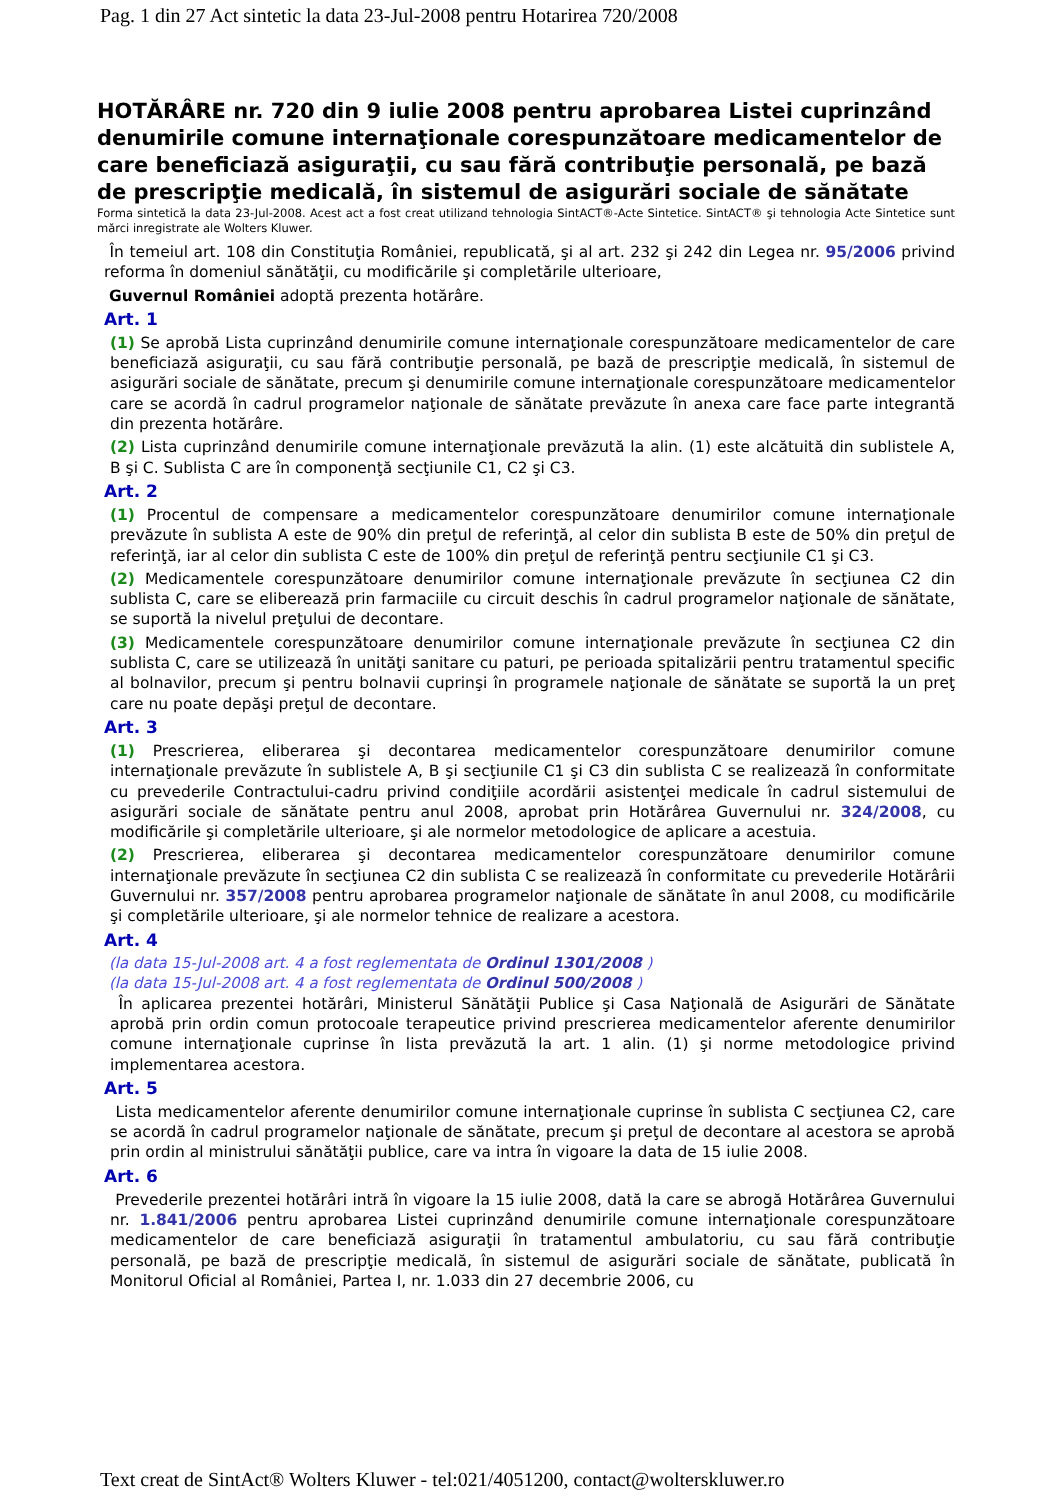Pag. 1 din 27 Act sintetic la data 23-Jul-2008 pentru Hotarirea 720/2008
HOTĂRÂRE nr. 720 din 9 iulie 2008 pentru aprobarea Listei cuprinzând denumirile comune internaţionale corespunzătoare medicamentelor de care beneficiază asiguraţii, cu sau fără contribuţie personală, pe bază de prescripţie medicală, în sistemul de asigurări sociale de sănătate
Forma sintetică la data 23-Jul-2008. Acest act a fost creat utilizand tehnologia SintACT®-Acte Sintetice. SintACT® şi tehnologia Acte Sintetice sunt mărci inregistrate ale Wolters Kluwer.
În temeiul art. 108 din Constituţia României, republicată, şi al art. 232 şi 242 din Legea nr. 95/2006 privind reforma în domeniul sănătăţii, cu modificările şi completările ulterioare,
Guvernul României adoptă prezenta hotărâre.
Art. 1
(1) Se aprobă Lista cuprinzând denumirile comune internaţionale corespunzătoare medicamentelor de care beneficiază asiguraţii, cu sau fără contribuţie personală, pe bază de prescripţie medicală, în sistemul de asigurări sociale de sănătate, precum şi denumirile comune internaţionale corespunzătoare medicamentelor care se acordă în cadrul programelor naţionale de sănătate prevăzute în anexa care face parte integrantă din prezenta hotărâre.
(2) Lista cuprinzând denumirile comune internaţionale prevăzută la alin. (1) este alcătuită din sublistele A, B şi C. Sublista C are în componenţă secţiunile C1, C2 şi C3.
Art. 2
(1) Procentul de compensare a medicamentelor corespunzătoare denumirilor comune internaţionale prevăzute în sublista A este de 90% din preţul de referinţă, al celor din sublista B este de 50% din preţul de referinţă, iar al celor din sublista C este de 100% din preţul de referinţă pentru secţiunile C1 şi C3.
(2) Medicamentele corespunzătoare denumirilor comune internaţionale prevăzute în secţiunea C2 din sublista C, care se eliberează prin farmaciile cu circuit deschis în cadrul programelor naţionale de sănătate, se suportă la nivelul preţului de decontare.
(3) Medicamentele corespunzătoare denumirilor comune internaţionale prevăzute în secţiunea C2 din sublista C, care se utilizează în unităţi sanitare cu paturi, pe perioada spitalizării pentru tratamentul specific al bolnavilor, precum şi pentru bolnavii cuprinşi în programele naţionale de sănătate se suportă la un preţ care nu poate depăşi preţul de decontare.
Art. 3
(1) Prescrierea, eliberarea şi decontarea medicamentelor corespunzătoare denumirilor comune internaţionale prevăzute în sublistele A, B şi secţiunile C1 şi C3 din sublista C se realizează în conformitate cu prevederile Contractului-cadru privind condiţiile acordării asistenţei medicale în cadrul sistemului de asigurări sociale de sănătate pentru anul 2008, aprobat prin Hotărârea Guvernului nr. 324/2008, cu modificările şi completările ulterioare, şi ale normelor metodologice de aplicare a acestuia.
(2) Prescrierea, eliberarea şi decontarea medicamentelor corespunzătoare denumirilor comune internaţionale prevăzute în secţiunea C2 din sublista C se realizează în conformitate cu prevederile Hotărârii Guvernului nr. 357/2008 pentru aprobarea programelor naţionale de sănătate în anul 2008, cu modificările şi completările ulterioare, şi ale normelor tehnice de realizare a acestora.
Art. 4
(la data 15-Jul-2008 art. 4 a fost reglementata de Ordinul 1301/2008 )
(la data 15-Jul-2008 art. 4 a fost reglementata de Ordinul 500/2008 )
În aplicarea prezentei hotărâri, Ministerul Sănătăţii Publice şi Casa Naţională de Asigurări de Sănătate aprobă prin ordin comun protocoale terapeutice privind prescrierea medicamentelor aferente denumirilor comune internaţionale cuprinse în lista prevăzută la art. 1 alin. (1) şi norme metodologice privind implementarea acestora.
Art. 5
Lista medicamentelor aferente denumirilor comune internaţionale cuprinse în sublista C secţiunea C2, care se acordă în cadrul programelor naţionale de sănătate, precum şi preţul de decontare al acestora se aprobă prin ordin al ministrului sănătăţii publice, care va intra în vigoare la data de 15 iulie 2008.
Art. 6
Prevederile prezentei hotărâri intră în vigoare la 15 iulie 2008, dată la care se abrogă Hotărârea Guvernului nr. 1.841/2006 pentru aprobarea Listei cuprinzând denumirile comune internaţionale corespunzătoare medicamentelor de care beneficiază asiguraţii în tratamentul ambulatoriu, cu sau fără contribuţie personală, pe bază de prescripţie medicală, în sistemul de asigurări sociale de sănătate, publicată în Monitorul Oficial al României, Partea I, nr. 1.033 din 27 decembrie 2006, cu
Text creat de SintAct® Wolters Kluwer - tel:021/4051200, contact@wolterskluwer.ro